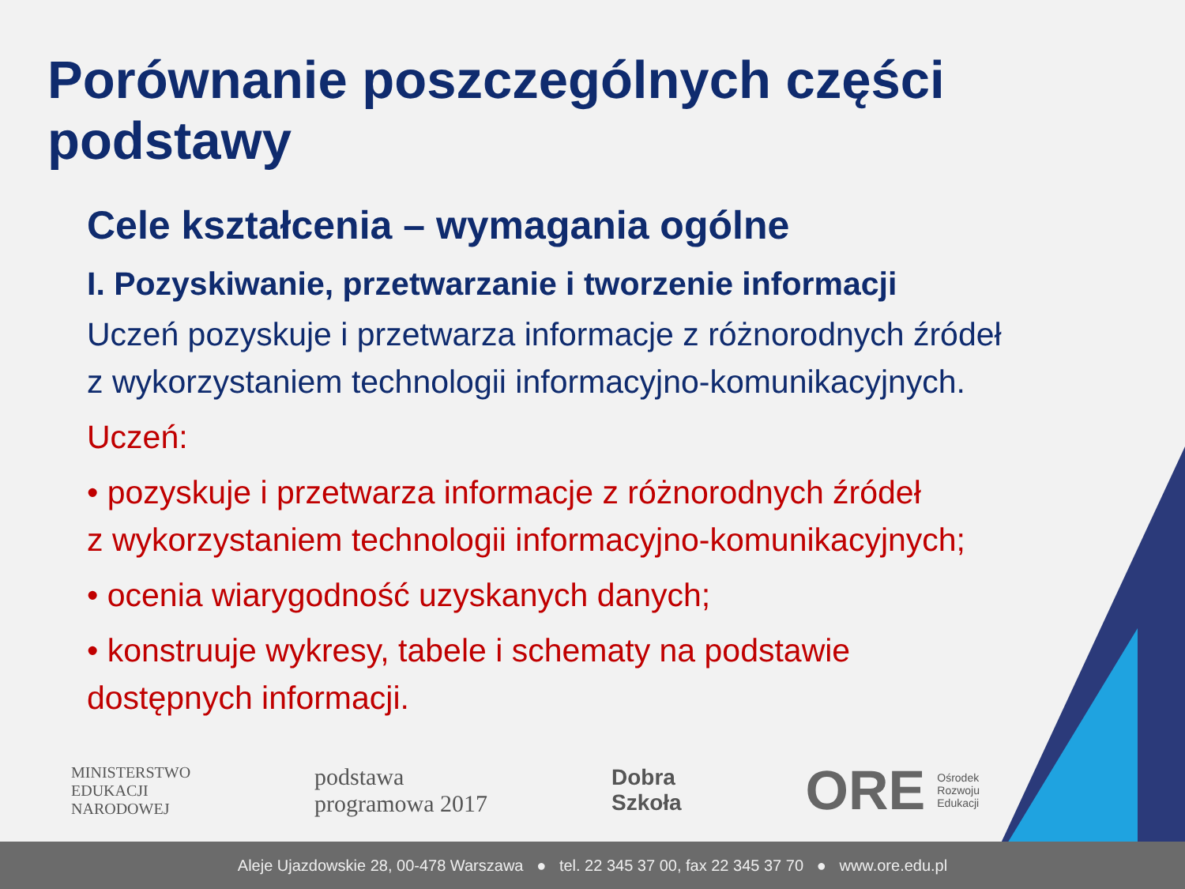Porównanie poszczególnych części podstawy
Cele kształcenia – wymagania ogólne
I. Pozyskiwanie, przetwarzanie i tworzenie informacji
Uczeń pozyskuje i przetwarza informacje z różnorodnych źródeł
z wykorzystaniem technologii informacyjno-komunikacyjnych.
Uczeń:
• pozyskuje i przetwarza informacje z różnorodnych źródeł
z wykorzystaniem technologii informacyjno-komunikacyjnych;
• ocenia wiarygodność uzyskanych danych;
• konstruuje wykresy, tabele i schematy na podstawie
dostępnych informacji.
MINISTERSTWO
EDUKACJI
NARODOWEJ
podstawa
programowa 2017
Dobra
Szkoła
ORE Ośrodek
Rozwoju
Edukacji
Aleje Ujazdowskie 28, 00-478 Warszawa ● tel. 22 345 37 00, fax 22 345 37 70 ● www.ore.edu.pl